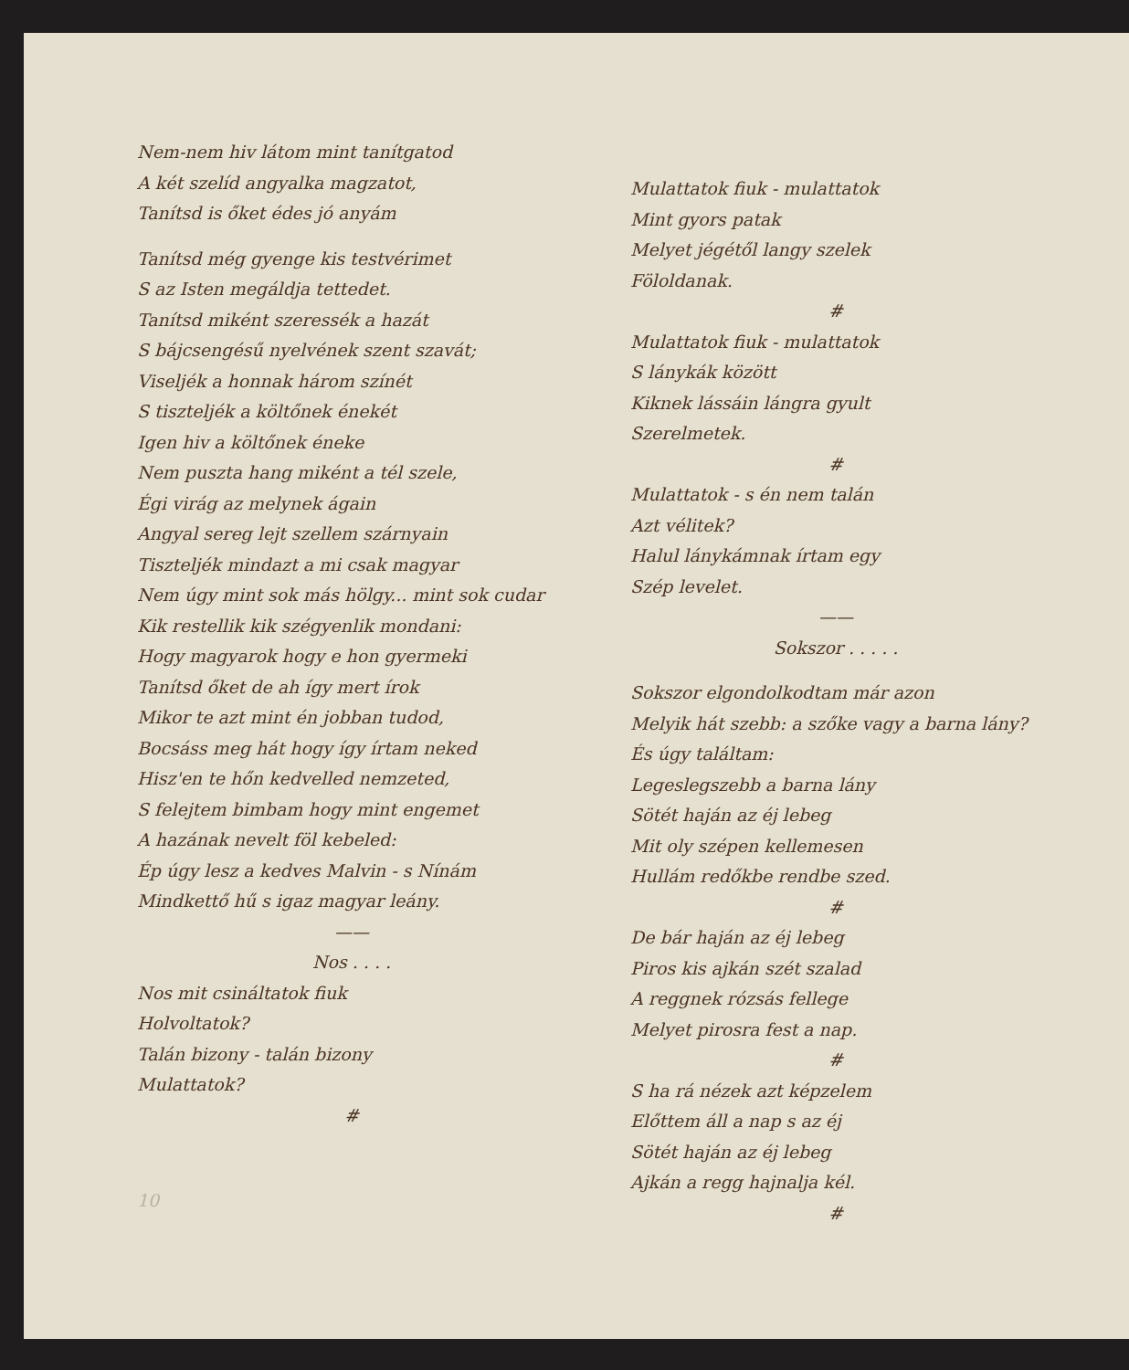Nem-nem hiv látom mint tanítgatod
A két szelíd angyalka magzatot,
Tanítsd is őket édes jó anyám
Tanítsd még gyenge kis testvérimet
S az Isten megáldja tettedet.
Tanítsd miként szeressék a hazát
S bájcsengésű nyelvének szent szavát;
Viseljék a honnak három színét
S tiszteljék a költőnek énekét
Igen hiv a költőnek éneke
Nem puszta hang miként a tél szele,
Égi virág az melynek ágain
Angyal sereg lejt szellem szárnyain
Tiszteljék mindazt a mi csak magyar
Nem úgy mint sok más hölgy... mint sok cudar
Kik restellik kik szégyenlik mondani:
Hogy magyarok hogy e hon gyermeki
Tanítsd őket de ah így mert írok
Mikor te azt mint én jobban tudod,
Bocsáss meg hát hogy így írtam neked
Hisz'en te hőn kedvelled nemzeted,
S felejtem bimbam hogy mint engemet
A hazának nevelt föl kebeled:
Ép úgy lesz a kedves Malvin - s Nínám
Mindkettő hű s igaz magyar leány.
——
Nos . . . .
Nos mit csináltatok fiuk
Holvoltatok?
Talán bizony - talán bizony
Mulattatok?
#
10
Mulattatok fiuk - mulattatok
Mint gyors patak
Melyet jégétől langy szelek
Föloldanak.
#
Mulattatok fiuk - mulattatok
S lánykák között
Kiknek lássáin lángra gyult
Szerelmetek.
#
Mulattatok - s én nem talán
Azt vélitek?
Halul lánykámnak írtam egy
Szép levelet.
——
Sokszor . . . . .
Sokszor elgondolkodtam már azon
Melyik hát szebb: a szőke vagy a barna lány?
És úgy találtam:
Legeslegszebb a barna lány
Sötét haján az éj lebeg
Mit oly szépen kellemesen
Hullám redőkbe rendbe szed.
#
De bár haján az éj lebeg
Piros kis ajkán szét szalad
A reggnek rózsás fellege
Melyet pirosra fest a nap.
#
S ha rá nézek azt képzelem
Előttem áll a nap s az éj
Sötét haján az éj lebeg
Ajkán a regg hajnalja kél.
#